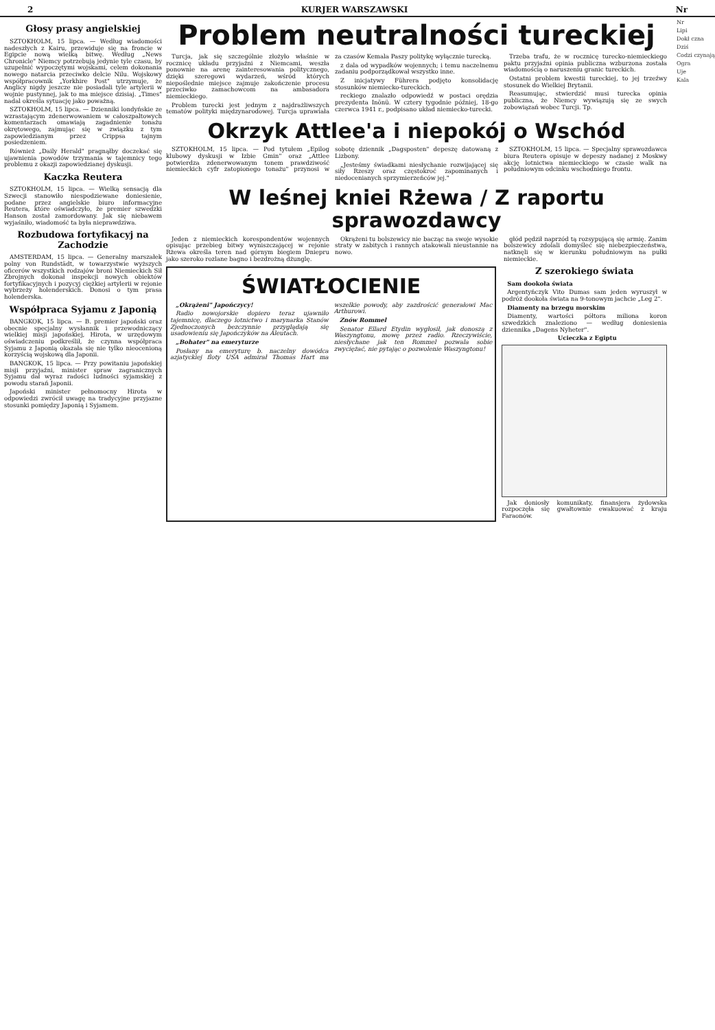2 KURJER WARSZAWSKI Nr
Głosy prasy angielskiej
SZTOKHOLM, 15 lipca. — Według wiadomości nadeszłych z Kairu, przewiduje się na froncie w Egipcie nową wielką bitwę. Według „News Chronicle" Niemcy potrzebują jedynie tyle czasu, by uzupełnić wypoczętymi wojskami, celem dokonania nowego natarcia przeciwko delcie Nilu. Wojskowy współpracownik „Yorkhire Post" utrzymuje, że Anglicy nigdy jeszcze nie posiadali tyle artylerii w wojnie pustynnej, jak to ma miejsce dzisiaj. „Times" nadal określa sytuację jako poważną.
SZTOKHOLM, 15 lipca. — Dzienniki londyńskie ze wzrastającym zdenerwowaniem w całoszpaltowych komentarzach omawiają zagadnienie tonażu okrętowego, zajmując się w związku z tym zapowiedzianym przez Crippsa tajnym posiedzeniem.
Również „Daily Herald" pragnąłby doczekać się ujawnienia powodów trzymania w tajemnicy tego problemu z okazji zapowiedzianej dyskusji.
Kaczka Reutera
SZTOKHOLM, 15 lipca. — Wielką sensacją dla Szwecji stanowiło niespodziewane doniesienie, podane przez angielskie biuro informacyjne Reutera, które oświadczyło, że premier szwedzki Hanson został zamordowany. Jak się niebawem wyjaśniło, wiadomość ta była nieprawdziwa.
Rozbudowa fortyfikacyj na Zachodzie
AMSTERDAM, 15 lipca. — Generalny marszałek polny von Rundstädt, w towarzystwie wyższych oficerów wszystkich rodzajów broni Niemieckich Sił Zbrojnych dokonał inspekcji nowych obiektów fortyfikacyjnych i pozycyj ciężkiej artylerii w rejonie wybrzeży holenderskich. Donosi o tym prasa holenderska.
Współpraca Syjamu z Japonią
BANGKOK, 15 lipca. — B. premier japoński oraz obecnie specjalny wysłannik i przewodniczący wielkiej misji japońskiej, Hirota, w urzędowym oświadczeniu podkreślił, że czynna współpraca Syjamu z Japonią okazała się nie tylko nieocenioną korzyścią wojskową dla Japonii.
BANGKOK, 15 lipca. — Przy powitaniu japońskiej misji przyjaźni, minister spraw zagranicznych Syjamu dał wyraz radości ludności syjamskiej z powodu starań Japonii.
Japoński minister pełnomocny Hirota w odpowiedzi zwrócił uwagę na tradycyjne przyjazne stosunki pomiędzy Japonią i Syjamem.
Problem neutralności tureckiej
Turcja, jak się szczególnie złożyło właśnie w rocznicę układu przyjaźni z Niemcami, weszła ponownie na arenę zainteresowania politycznego, dzięki szeregowi wydarzeń, wśród których niepoślednie miejsce zajmuje zakończenie procesu przeciwko zamachowcom na ambasadora niemieckiego.
Problem turecki jest jednym z najdrażliwszych tematów polityki międzynarodowej. Turcja uprawiała za czasów Kemala Paszy politykę wyłącznie turecką.
z dala od wypadków wojennych; i temu naczelnemu zadaniu podporządkował wszystko inne.
Z inicjatywy Führera podjęto konsolidację stosunków niemiecko-tureckich.
reckiego znalazło odpowiedź w postaci orędzia prezydenta Inönü. W cztery tygodnie później, 18-go czerwca 1941 r., podpisano układ niemiecko-turecki.
Trzeba trafu, że w rocznicę turecko-niemieckiego paktu przyjaźni opinia publiczna wzburzona została wiadomością o naruszeniu granic tureckich.
Ostatni problem kwestii tureckiej, to jej trzeźwy stosunek do Wielkiej Brytanii.
Reasumując, stwierdzić musi turecka opinia publiczna, że Niemcy wywiązują się ze swych zobowiązań wobec Turcji. Tp.
Okrzyk Attlee'a i niepokój o Wschód
SZTOKHOLM, 15 lipca. — Pod tytułem „Epilog klubowy dyskusji w Izbie Gmin" oraz „Attlee potwierdza zdenerwowanym tonem prawdziwość niemieckich cyfr zatopionego tonażu" przynosi w sobotę dziennik „Dagsposten" depeszę datowaną z Lizbony.
„Jesteśmy świadkami niesłychanie rozwijającej się siły Rzeszy oraz częstokroć zapominanych i niedocenianych sprzymierzeńców jej."
SZTOKHOLM, 15 lipca. — Specjalny sprawozdawca biura Reutera opisuje w depeszy nadanej z Moskwy akcję lotnictwa niemieckiego w czasie walk na południowym odcinku wschodniego frontu.
W leśnej kniei Rżewa / Z raportu sprawozdawcy
Jeden z niemieckich korespondentów wojennych opisując przebieg bitwy wyniszczającej w rejonie Rżewa określa teren nad górnym biegiem Dniepru jako szeroko rozlane bagno i bezdrożną dżunglę.
Okrążeni tu bolszewicy nie bacząc na swoje wysokie straty w zabitych i rannych atakowali nieustannie na nowo.
głód pędził naprzód tą rozsypującą się armię. Zanim bolszewicy zdolali domyśleć się niebezpieczeństwa, natknęli się w kierunku południowym na pułki niemieckie.
ŚWIATŁOCIENIE
„Okrążeni" Japończycy!
Radio nowojorskie dopiero teraz ujawniło tajemnicę, dlaczego lotnictwo i marynarka Stanów Zjednoczonych bezczynnie przyglądają się usadowieniu się Japończyków na Aleutach.
„Bohater" na emeryturze
Posłany na emeryturę b. naczelny dowódca azjatyckiej floty USA admirał Thomas Hart ma wszelkie powody, aby zazdrościć generałowi Mac Arthurowi.
Znów Rommel
Senator Ellard Etydin wygłosił, jak donoszą z Waszyngtonu, mowę przez radio. Rzeczywiście, niesłychane jak ten Rommel pozwala sobie zwyciężać, nie pytając o pozwolenie Waszyngtonu!
Z szerokiego świata
Sam dookoła świata
Argentyńczyk Vito Dumas sam jeden wyruszył w podróż dookoła świata na 9-tonowym jachcie „Leg 2".
Diamenty na brzegu morskim
Diamenty, wartości półtora miliona koron szwedzkich znaleziono — według doniesienia dziennika „Dagens Nyheter".
Ucieczka z Egiptu
Jak doniosły komunikaty, finansjera żydowska rozpoczęła się gwałtownie ewakuować z kraju Faraonów.
Nr
Lipi
Dokł czna
Dziś
Codzi czynają
Ogra
Uje
Kala